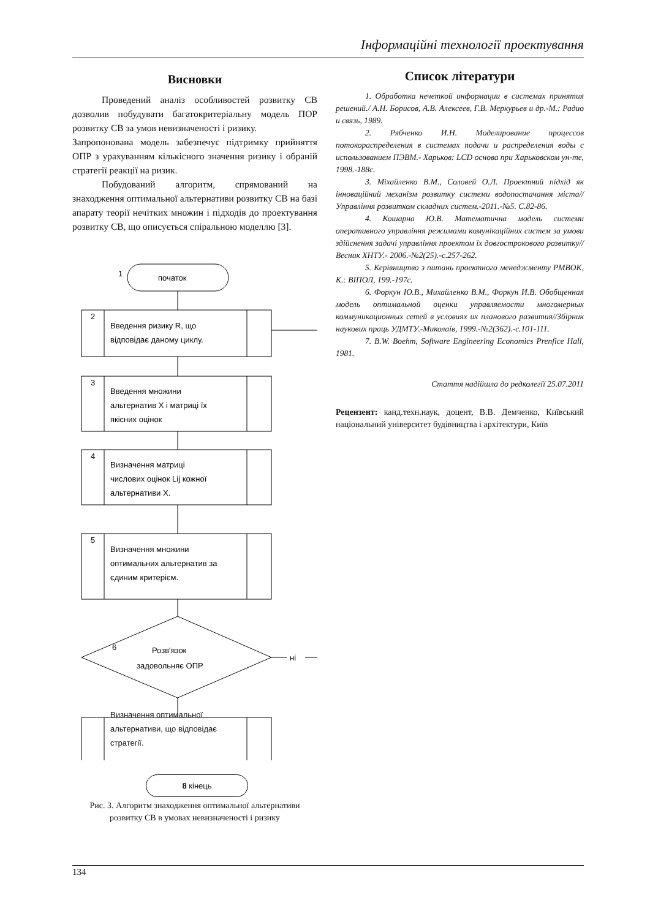Інформаційні технології проектування
Висновки
Проведений аналіз особливостей розвитку СВ дозволив побудувати багатокритеріальну модель ПОР розвитку СВ за умов невизначеності і ризику.
Запропонована модель забезпечує підтримку прийняття ОПР з урахуванням кількісного значення ризику і обраній стратегії реакції на ризик.
Побудований алгоритм, спрямований на знаходження оптимальної альтернативи розвитку СВ на базі апарату теорії нечітких множин і підходів до проектування розвитку СВ, що описується спіральною моделлю [3].
початок
1
2
Введення ризику R, що
відповідає даному циклу.
3
Введення множини
альтернатив X і матриці їх
якісних оцінок
4
Визначення матриці
числових оцінок Lij кожної
альтернативи X.
5
Визначення множини
оптимальних альтернатив за
єдиним критерієм.
6
Розв'язок
задовольняє ОПР
ні
Визначення оптимальної
альтернативи, що відповідає
стратегії.
8 кінець
Рис. 3. Алгоритм знаходження оптимальної альтернативи
розвитку СВ в умовах невизначеності і ризику
Список літератури
1. Обработка нечеткой информации в системах принятия решений./ А.Н. Борисов, А.В. Алексеев, Г.В. Меркурьев и др.-М.: Радио и связь, 1989.
2. Рябченко И.Н. Моделирование процессов потокораспределения в системах подачи и распределения воды с использованием ПЭВМ.- Харьков: LCD основа при Харьковском ун-те, 1998.-188с.
3. Міхайленко В.М., Соловей О.Л. Проектний підхід як інноваційний механізм розвитку системи водопостачання міста//Управління розвитком складних систем.-2011.-№5. С.82-86.
4. Кошарна Ю.В. Математична модель системи оперативного управління режимами комунікаційних систем за умови здійснення задачі управління проектом їх довгострокового розвитку// Весник ХНТУ.- 2006.-№2(25).-с.257-262.
5. Керівництво з питань проектного менеджменту PMBOK, К.: ВІПОЛ, 199.-197с.
6. Форкун Ю.В., Михайленко В.М., Форкун И.В. Обобщенная модель оптимальной оценки управляемости многомерных коммуникационных сетей в условиях их планового развития//Збірник наукових праць УДМТУ.-Миколаїв, 1999.-№2(362).-с.101-111.
7. B.W. Boehm, Software Engineering Economics Prenfice Hall, 1981.
Стаття надійшла до редколегії 25.07.2011
Рецензент: канд.техн.наук, доцент, В.В. Демченко, Київський національний університет будівництва і архітектури, Київ
134